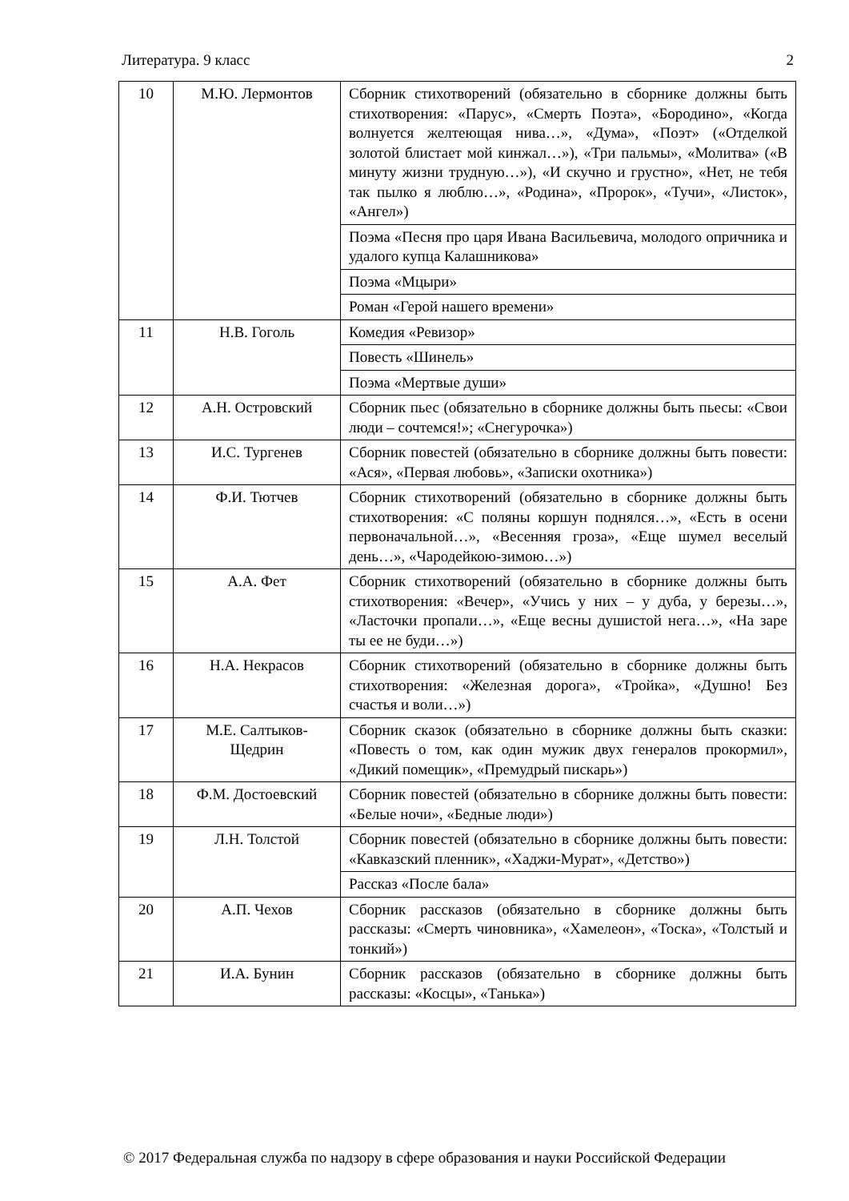Литература. 9 класс 2
| 10 | М.Ю. Лермонтов | Сборник стихотворений (обязательно в сборнике должны быть стихотворения: «Парус», «Смерть Поэта», «Бородино», «Когда волнуется желтеющая нива…», «Дума», «Поэт» («Отделкой золотой блистает мой кинжал…»), «Три пальмы», «Молитва» («В минуту жизни трудную…»), «И скучно и грустно», «Нет, не тебя так пылко я люблю…», «Родина», «Пророк», «Тучи», «Листок», «Ангел») |
| | | Поэма «Песня про царя Ивана Васильевича, молодого опричника и удалого купца Калашникова» |
| | | Поэма «Мцыри» |
| | | Роман «Герой нашего времени» |
| 11 | Н.В. Гоголь | Комедия «Ревизор» |
| | | Повесть «Шинель» |
| | | Поэма «Мертвые души» |
| 12 | А.Н. Островский | Сборник пьес (обязательно в сборнике должны быть пьесы: «Свои люди – сочтемся!»; «Снегурочка») |
| 13 | И.С. Тургенев | Сборник повестей (обязательно в сборнике должны быть повести: «Ася», «Первая любовь», «Записки охотника») |
| 14 | Ф.И. Тютчев | Сборник стихотворений (обязательно в сборнике должны быть стихотворения: «С поляны коршун поднялся…», «Есть в осени первоначальной…», «Весенняя гроза», «Еще шумел веселый день…», «Чародейкою-зимою…») |
| 15 | А.А. Фет | Сборник стихотворений (обязательно в сборнике должны быть стихотворения: «Вечер», «Учись у них – у дуба, у березы…», «Ласточки пропали…», «Еще весны душистой нега…», «На заре ты ее не буди…») |
| 16 | Н.А. Некрасов | Сборник стихотворений (обязательно в сборнике должны быть стихотворения: «Железная дорога», «Тройка», «Душно! Без счастья и воли…») |
| 17 | М.Е. Салтыков-Щедрин | Сборник сказок (обязательно в сборнике должны быть сказки: «Повесть о том, как один мужик двух генералов прокормил», «Дикий помещик», «Премудрый пискарь») |
| 18 | Ф.М. Достоевский | Сборник повестей (обязательно в сборнике должны быть повести: «Белые ночи», «Бедные люди») |
| 19 | Л.Н. Толстой | Сборник повестей (обязательно в сборнике должны быть повести: «Кавказский пленник», «Хаджи-Мурат», «Детство») |
| | | Рассказ «После бала» |
| 20 | А.П. Чехов | Сборник рассказов (обязательно в сборнике должны быть рассказы: «Смерть чиновника», «Хамелеон», «Тоска», «Толстый и тонкий») |
| 21 | И.А. Бунин | Сборник рассказов (обязательно в сборнике должны быть рассказы: «Косцы», «Танька») |
© 2017 Федеральная служба по надзору в сфере образования и науки Российской Федерации